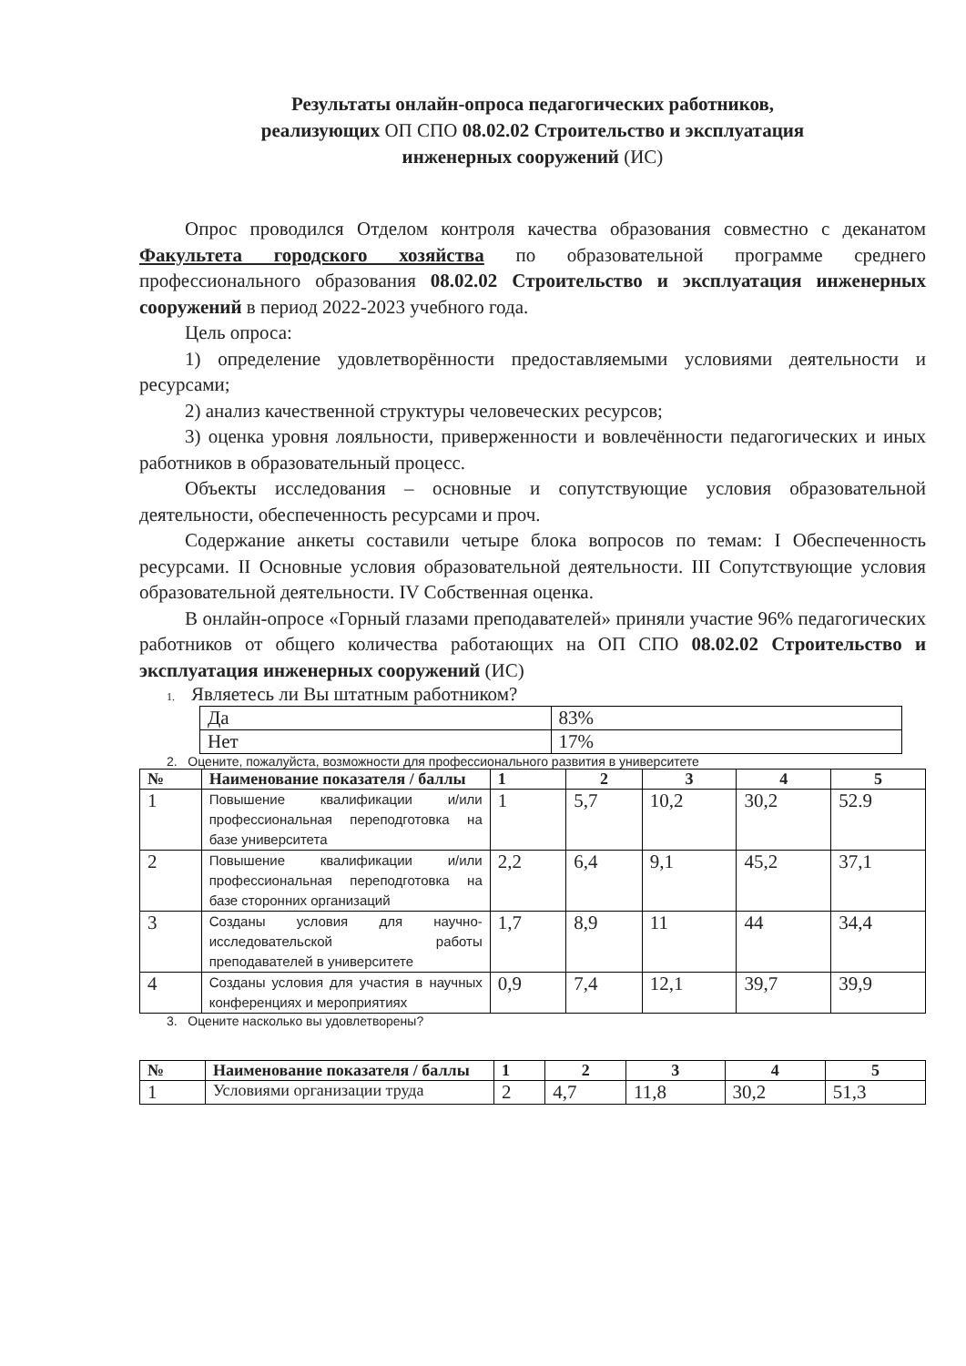Результаты онлайн-опроса педагогических работников,
реализующих ОП СПО 08.02.02 Строительство и эксплуатация
инженерных сооружений (ИС)
Опрос проводился Отделом контроля качества образования совместно с деканатом Факультета городского хозяйства по образовательной программе среднего профессионального образования 08.02.02 Строительство и эксплуатация инженерных сооружений в период 2022-2023 учебного года.
Цель опроса:
1) определение удовлетворённости предоставляемыми условиями деятельности и ресурсами;
2) анализ качественной структуры человеческих ресурсов;
3) оценка уровня лояльности, приверженности и вовлечённости педагогических и иных работников в образовательный процесс.
Объекты исследования – основные и сопутствующие условия образовательной деятельности, обеспеченность ресурсами и проч.
Содержание анкеты составили четыре блока вопросов по темам: I Обеспеченность ресурсами. II Основные условия образовательной деятельности. III Сопутствующие условия образовательной деятельности. IV Собственная оценка.
В онлайн-опросе «Горный глазами преподавателей» приняли участие 96% педагогических работников от общего количества работающих на ОП СПО 08.02.02 Строительство и эксплуатация инженерных сооружений (ИС)
1. Являетесь ли Вы штатным работником?
| Да | 83% |
| Нет | 17% |
2. Оцените, пожалуйста, возможности для профессионального развития в университете
| № | Наименование показателя / баллы | 1 | 2 | 3 | 4 | 5 |
| --- | --- | --- | --- | --- | --- | --- |
| 1 | Повышение квалификации и/или профессиональная переподготовка на базе университета | 1 | 5,7 | 10,2 | 30,2 | 52.9 |
| 2 | Повышение квалификации и/или профессиональная переподготовка на базе сторонних организаций | 2,2 | 6,4 | 9,1 | 45,2 | 37,1 |
| 3 | Созданы условия для научно-исследовательской работы преподавателей в университете | 1,7 | 8,9 | 11 | 44 | 34,4 |
| 4 | Созданы условия для участия в научных конференциях и мероприятиях | 0,9 | 7,4 | 12,1 | 39,7 | 39,9 |
3. Оцените насколько вы удовлетворены?
| № | Наименование показателя / баллы | 1 | 2 | 3 | 4 | 5 |
| --- | --- | --- | --- | --- | --- | --- |
| 1 | Условиями организации труда | 2 | 4,7 | 11,8 | 30,2 | 51,3 |